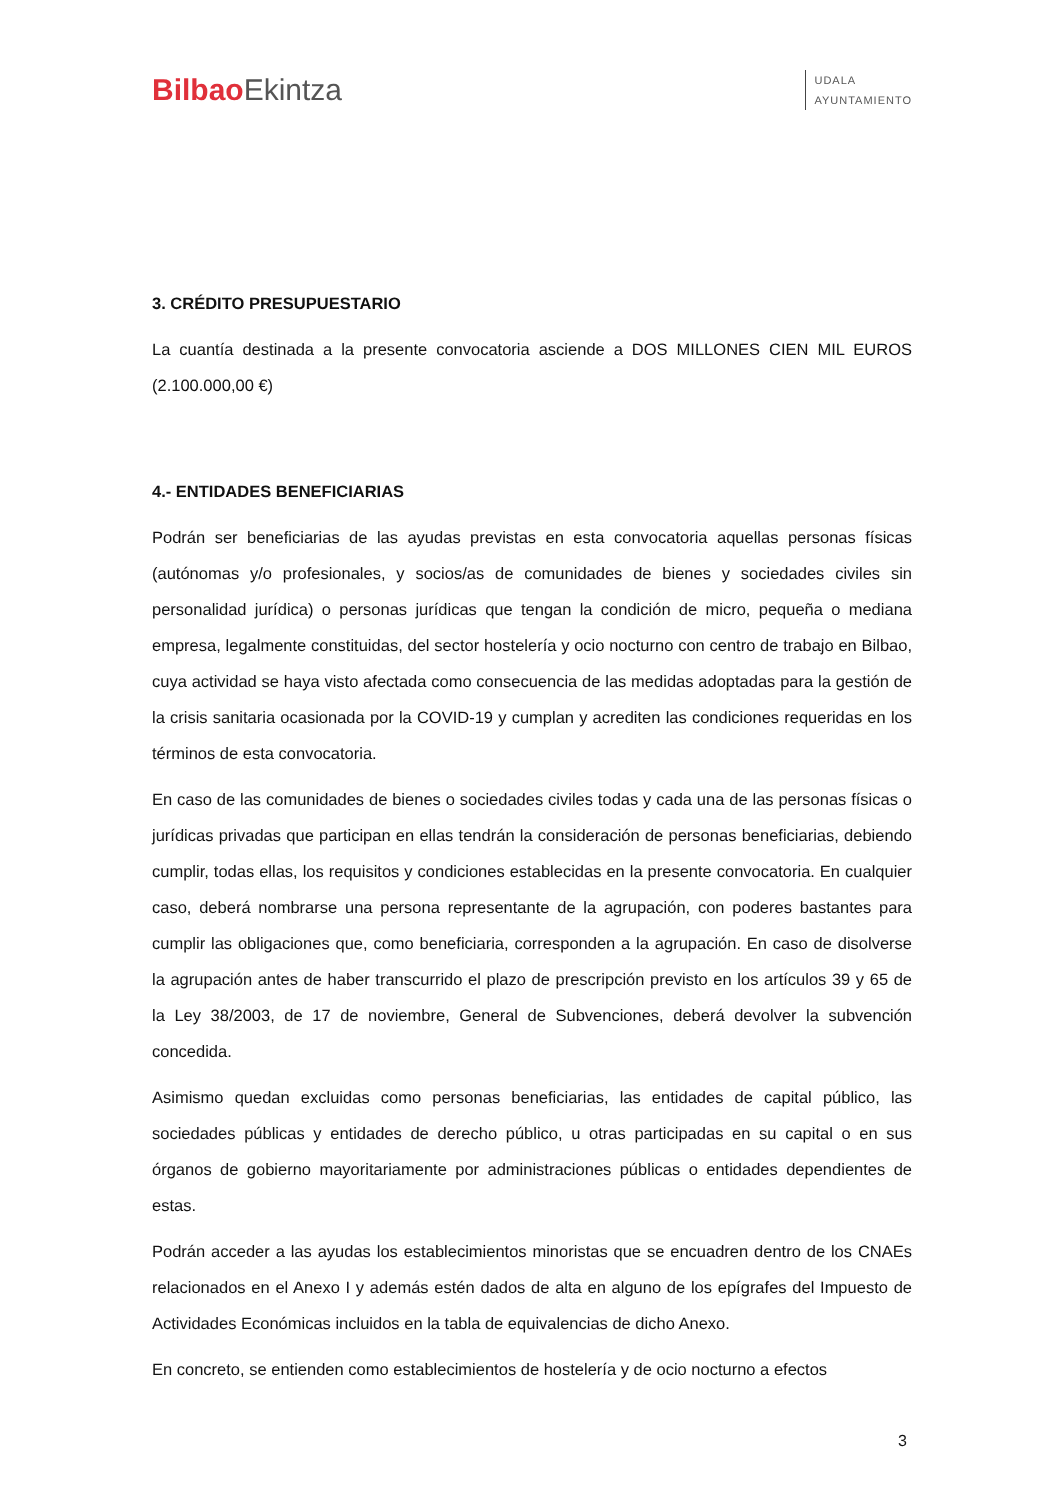Bilbao Ekintza
UDALA
AYUNTAMIENTO
3. CRÉDITO PRESUPUESTARIO
La cuantía destinada a la presente convocatoria asciende a DOS MILLONES CIEN MIL EUROS (2.100.000,00 €)
4.- ENTIDADES BENEFICIARIAS
Podrán ser beneficiarias de las ayudas previstas en esta convocatoria aquellas personas físicas (autónomas y/o profesionales, y socios/as de comunidades de bienes y sociedades civiles sin personalidad jurídica) o personas jurídicas que tengan la condición de micro, pequeña o mediana empresa, legalmente constituidas, del sector hostelería y ocio nocturno con centro de trabajo en Bilbao, cuya actividad se haya visto afectada como consecuencia de las medidas adoptadas para la gestión de la crisis sanitaria ocasionada por la COVID-19 y cumplan y acrediten las condiciones requeridas en los términos de esta convocatoria.
En caso de las comunidades de bienes o sociedades civiles todas y cada una de las personas físicas o jurídicas privadas que participan en ellas tendrán la consideración de personas beneficiarias, debiendo cumplir, todas ellas, los requisitos y condiciones establecidas en la presente convocatoria. En cualquier caso, deberá nombrarse una persona representante de la agrupación, con poderes bastantes para cumplir las obligaciones que, como beneficiaria, corresponden a la agrupación. En caso de disolverse la agrupación antes de haber transcurrido el plazo de prescripción previsto en los artículos 39 y 65 de la Ley 38/2003, de 17 de noviembre, General de Subvenciones, deberá devolver la subvención concedida.
Asimismo quedan excluidas como personas beneficiarias, las entidades de capital público, las sociedades públicas y entidades de derecho público, u otras participadas en su capital o en sus órganos de gobierno mayoritariamente por administraciones públicas o entidades dependientes de estas.
Podrán acceder a las ayudas los establecimientos minoristas que se encuadren dentro de los CNAEs relacionados en el Anexo I y además estén dados de alta en alguno de los epígrafes del Impuesto de Actividades Económicas incluidos en la tabla de equivalencias de dicho Anexo.
En concreto, se entienden como establecimientos de hostelería y de ocio nocturno a efectos
3